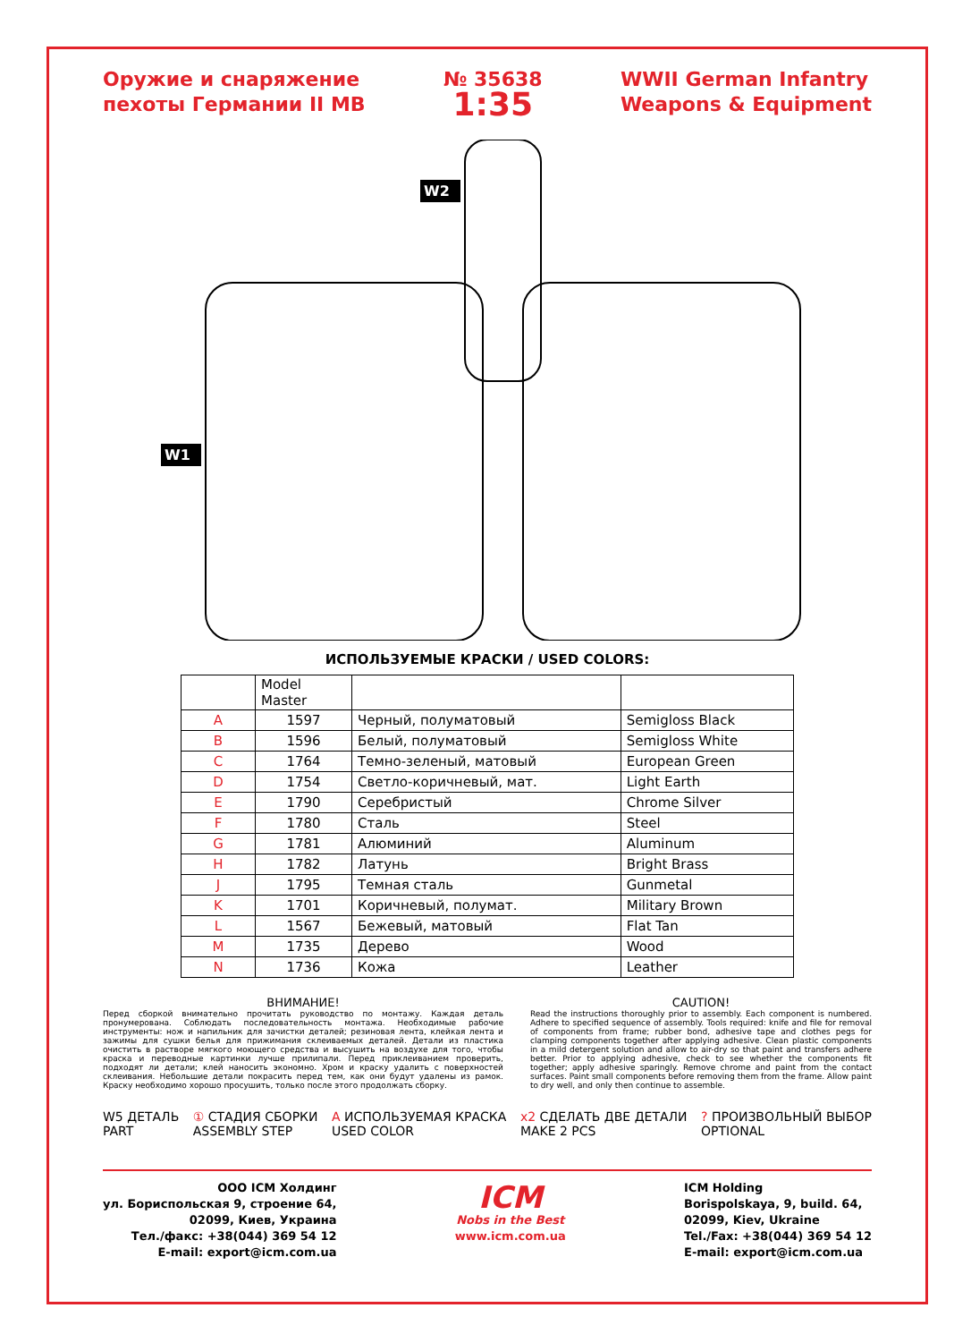Оружие и снаряжение
пехоты Германии II МВ
№ 35638
1:35
WWII German Infantry
Weapons & Equipment
W1
W2
ИСПОЛЬЗУЕМЫЕ КРАСКИ / USED COLORS:
| | Model Master | | |
| --- | --- | --- | --- |
| A | 1597 | Черный, полуматовый | Semigloss Black |
| B | 1596 | Белый, полуматовый | Semigloss White |
| C | 1764 | Темно-зеленый, матовый | European Green |
| D | 1754 | Светло-коричневый, мат. | Light Earth |
| E | 1790 | Серебристый | Chrome Silver |
| F | 1780 | Сталь | Steel |
| G | 1781 | Алюминий | Aluminum |
| H | 1782 | Латунь | Bright Brass |
| J | 1795 | Темная сталь | Gunmetal |
| K | 1701 | Коричневый, полумат. | Military Brown |
| L | 1567 | Бежевый, матовый | Flat Tan |
| M | 1735 | Дерево | Wood |
| N | 1736 | Кожа | Leather |
ВНИМАНИЕ!
Перед сборкой внимательно прочитать руководство по монтажу. Каждая деталь пронумерована. Соблюдать последовательность монтажа. Необходимые рабочие инструменты: нож и напильник для зачистки деталей; резиновая лента, клейкая лента и зажимы для сушки белья для прижимания склеиваемых деталей. Детали из пластика очистить в растворе мягкого моющего средства и высушить на воздухе для того, чтобы краска и переводные картинки лучше прилипали. Перед приклеиванием проверить, подходят ли детали; клей наносить экономно. Хром и краску удалить с поверхностей склеивания. Небольшие детали покрасить перед тем, как они будут удалены из рамок. Краску необходимо хорошо просушить, только после этого продолжать сборку.
CAUTION!
Read the instructions thoroughly prior to assembly. Each component is numbered. Adhere to specified sequence of assembly. Tools required: knife and file for removal of components from frame; rubber bond, adhesive tape and clothes pegs for clamping components together after applying adhesive. Clean plastic components in a mild detergent solution and allow to air-dry so that paint and transfers adhere better. Prior to applying adhesive, check to see whether the components fit together; apply adhesive sparingly. Remove chrome and paint from the contact surfaces. Paint small components before removing them from the frame. Allow paint to dry well, and only then continue to assemble.
W5 ДЕТАЛЬ
PART
① СТАДИЯ СБОРКИ
ASSEMBLY STEP
A ИСПОЛЬЗУЕМАЯ КРАСКА
USED COLOR
x2 СДЕЛАТЬ ДВЕ ДЕТАЛИ
MAKE 2 PCS
? ПРОИЗВОЛЬНЫЙ ВЫБОР
OPTIONAL
ООО ICM Холдинг
ул. Бориспольская 9, строение 64,
02099, Киев, Украина
Тел./факс: +38(044) 369 54 12
E-mail: export@icm.com.ua
ICM
Nobs in the Best
www.icm.com.ua
ICM Holding
Borispolskaya, 9, build. 64,
02099, Kiev, Ukraine
Tel./Fax: +38(044) 369 54 12
E-mail: export@icm.com.ua